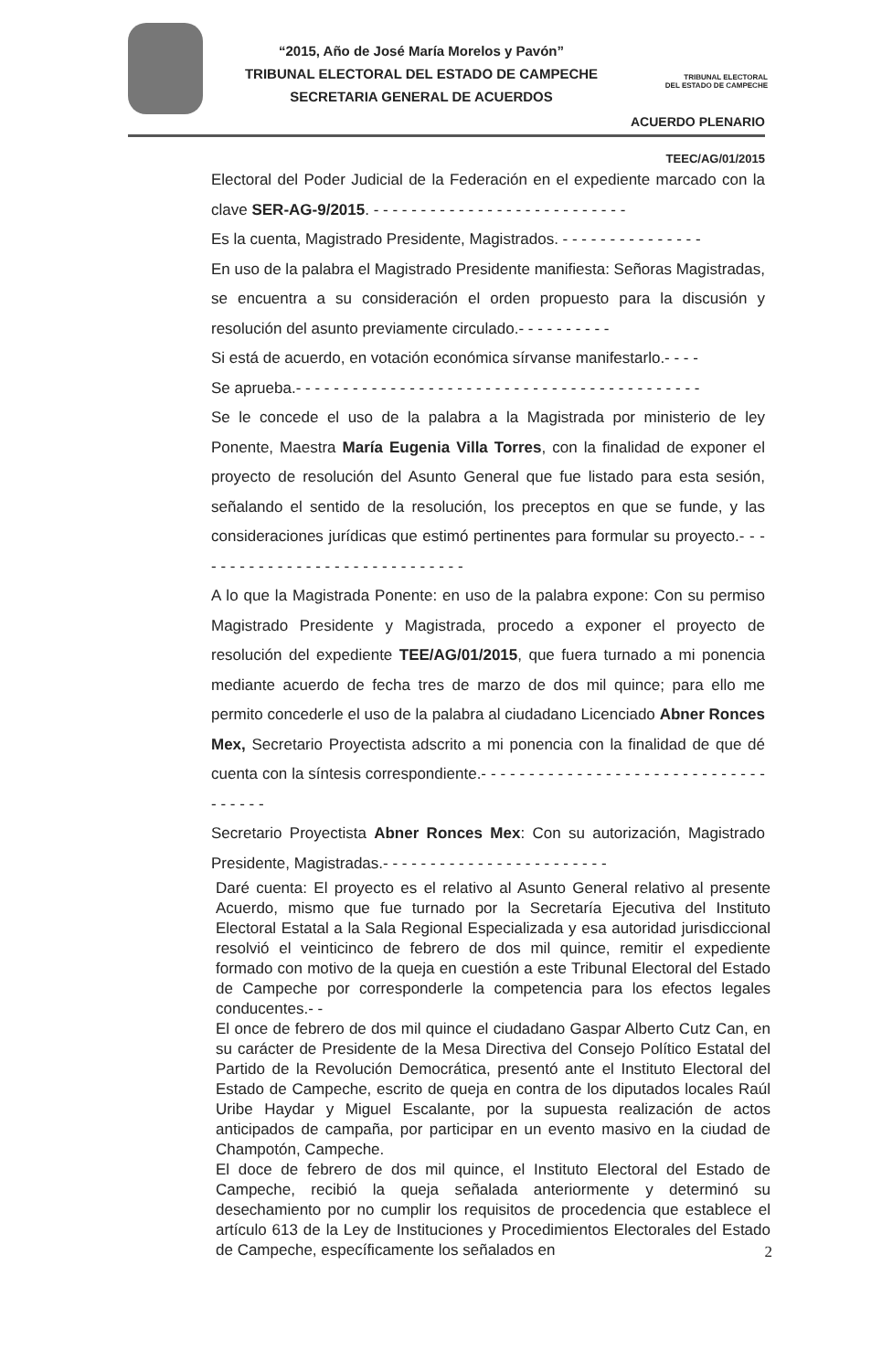“2015, Año de José María Morelos y Pavón”
TRIBUNAL ELECTORAL DEL ESTADO DE CAMPECHE
SECRETARIA GENERAL DE ACUERDOS
TRIBUNAL ELECTORAL
DEL ESTADO DE CAMPECHE
ACUERDO PLENARIO
TEEC/AG/01/2015
Electoral del Poder Judicial de la Federación en el expediente marcado con la clave SER-AG-9/2015. - - - - - - - - - - - - - - - - - - - - - - - - - - -
Es la cuenta, Magistrado Presidente, Magistrados. - - - - - - - - - - - - - - -
En uso de la palabra el Magistrado Presidente manifiesta: Señoras Magistradas, se encuentra a su consideración el orden propuesto para la discusión y resolución del asunto previamente circulado.- - - - - - - - - -
Si está de acuerdo, en votación económica sírvanse manifestarlo.- - - -
Se aprueba.- - - - - - - - - - - - - - - - - - - - - - - - - - - - - - - - - - - - - - - - - - -
Se le concede el uso de la palabra a la Magistrada por ministerio de ley Ponente, Maestra María Eugenia Villa Torres, con la finalidad de exponer el proyecto de resolución del Asunto General que fue listado para esta sesión, señalando el sentido de la resolución, los preceptos en que se funde, y las consideraciones jurídicas que estimó pertinentes para formular su proyecto.- - - - - - - - - - - - - - - - - - - - - - - - - - - - - -
A lo que la Magistrada Ponente: en uso de la palabra expone: Con su permiso Magistrado Presidente y Magistrada, procedo a exponer el proyecto de resolución del expediente TEE/AG/01/2015, que fuera turnado a mi ponencia mediante acuerdo de fecha tres de marzo de dos mil quince; para ello me permito concederle el uso de la palabra al ciudadano Licenciado Abner Ronces Mex, Secretario Proyectista adscrito a mi ponencia con la finalidad de que dé cuenta con la síntesis correspondiente.- - - - - - - - - - - - - - - - - - - - - - - - - - - - - - - - - - - -
Secretario Proyectista Abner Ronces Mex: Con su autorización, Magistrado Presidente, Magistradas.- - - - - - - - - - - - - - - - - - - - - - - -
Daré cuenta: El proyecto es el relativo al Asunto General relativo al presente Acuerdo, mismo que fue turnado por la Secretaría Ejecutiva del Instituto Electoral Estatal a la Sala Regional Especializada y esa autoridad jurisdiccional resolvió el veinticinco de febrero de dos mil quince, remitir el expediente formado con motivo de la queja en cuestión a este Tribunal Electoral del Estado de Campeche por corresponderle la competencia para los efectos legales conducentes.- -
El once de febrero de dos mil quince el ciudadano Gaspar Alberto Cutz Can, en su carácter de Presidente de la Mesa Directiva del Consejo Político Estatal del Partido de la Revolución Democrática, presentó ante el Instituto Electoral del Estado de Campeche, escrito de queja en contra de los diputados locales Raúl Uribe Haydar y Miguel Escalante, por la supuesta realización de actos anticipados de campaña, por participar en un evento masivo en la ciudad de Champotón, Campeche.
El doce de febrero de dos mil quince, el Instituto Electoral del Estado de Campeche, recibió la queja señalada anteriormente y determinó su desechamiento por no cumplir los requisitos de procedencia que establece el artículo 613 de la Ley de Instituciones y Procedimientos Electorales del Estado de Campeche, específicamente los señalados en
2